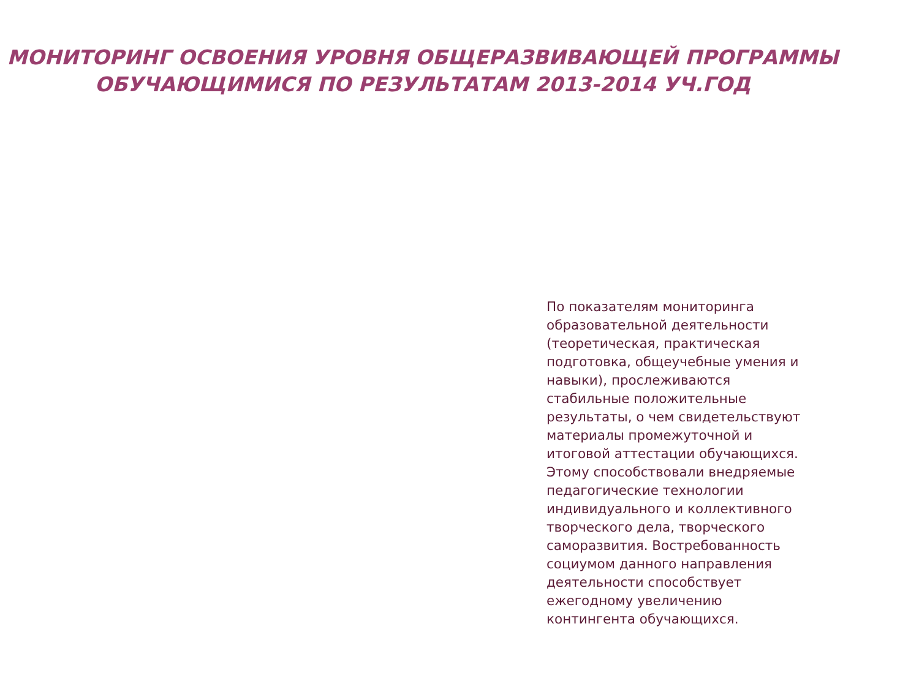МОНИТОРИНГ ОСВОЕНИЯ УРОВНЯ ОБЩЕРАЗВИВАЮЩЕЙ ПРОГРАММЫ
ОБУЧАЮЩИМИСЯ ПО РЕЗУЛЬТАТАМ 2013-2014 УЧ.ГОД
По показателям мониторинга образовательной деятельности (теоретическая, практическая подготовка, общеучебные умения и навыки), прослеживаются стабильные положительные результаты, о чем свидетельствуют материалы промежуточной и итоговой аттестации обучающихся. Этому способствовали внедряемые педагогические технологии индивидуального и коллективного творческого дела, творческого саморазвития. Востребованность социумом данного направления деятельности способствует ежегодному увеличению контингента обучающихся.